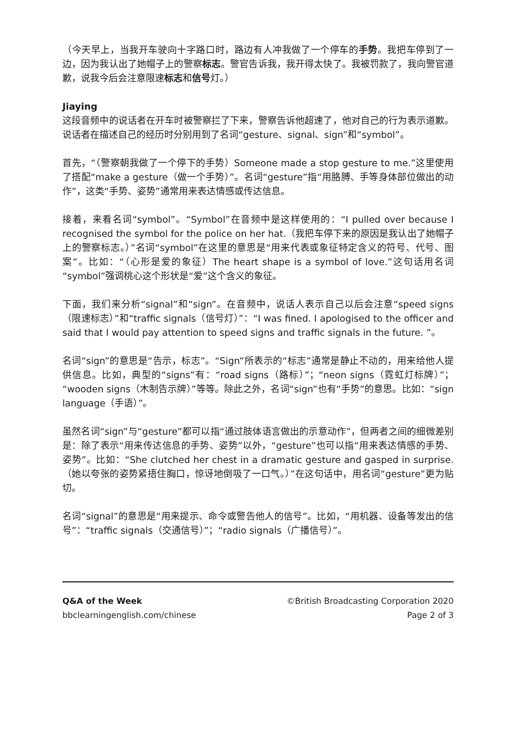（今天早上，当我开车驶向十字路口时，路边有人冲我做了一个停车的手势。我把车停到了一边，因为我认出了她帽子上的警察标志。警官告诉我，我开得太快了。我被罚款了，我向警官道歉，说我今后会注意限速标志和信号灯。）
Jiaying
这段音频中的说话者在开车时被警察拦了下来，警察告诉他超速了，他对自己的行为表示道歉。说话者在描述自己的经历时分别用到了名词“gesture、signal、sign”和“symbol”。
首先，“（警察朝我做了一个停下的手势）Someone made a stop gesture to me.”这里使用了搭配“make a gesture（做一个手势）”。名词“gesture”指“用胳膊、手等身体部位做出的动作”，这类“手势、姿势”通常用来表达情感或传达信息。
接着，来看名词“symbol”。“Symbol”在音频中是这样使用的：“I pulled over because I recognised the symbol for the police on her hat.（我把车停下来的原因是我认出了她帽子上的警察标志。）”名词“symbol”在这里的意思是“用来代表或象征特定含义的符号、代号、图案”。比如：“（心形是爱的象征）The heart shape is a symbol of love.”这句话用名词“symbol”强调桃心这个形状是“爱”这个含义的象征。
下面，我们来分析“signal”和“sign”。在音频中，说话人表示自己以后会注意“speed signs（限速标志）”和“traffic signals（信号灯）”：“I was fined. I apologised to the officer and said that I would pay attention to speed signs and traffic signals in the future. ”。
名词“sign”的意思是“告示，标志”。“Sign”所表示的“标志”通常是静止不动的，用来给他人提供信息。比如，典型的“signs”有：“road signs（路标）”；“neon signs（霓虹灯标牌）”；“wooden signs（木制告示牌）”等等。除此之外，名词“sign”也有“手势”的意思。比如：“sign language（手语）”。
虽然名词“sign”与“gesture”都可以指“通过肢体语言做出的示意动作”，但两者之间的细微差别是：除了表示“用来传达信息的手势、姿势”以外，“gesture”也可以指“用来表达情感的手势、姿势”。比如：“She clutched her chest in a dramatic gesture and gasped in surprise.（她以夸张的姿势紧捂住胸口，惊讶地倒吸了一口气。）”在这句话中，用名词“gesture”更为贴切。
名词“signal”的意思是“用来提示、命令或警告他人的信号”。比如，“用机器、设备等发出的信号”：“traffic signals（交通信号）”；“radio signals（广播信号）”。
Q&A of the Week ©British Broadcasting Corporation 2020
bbclearningenglish.com/chinese Page 2 of 3